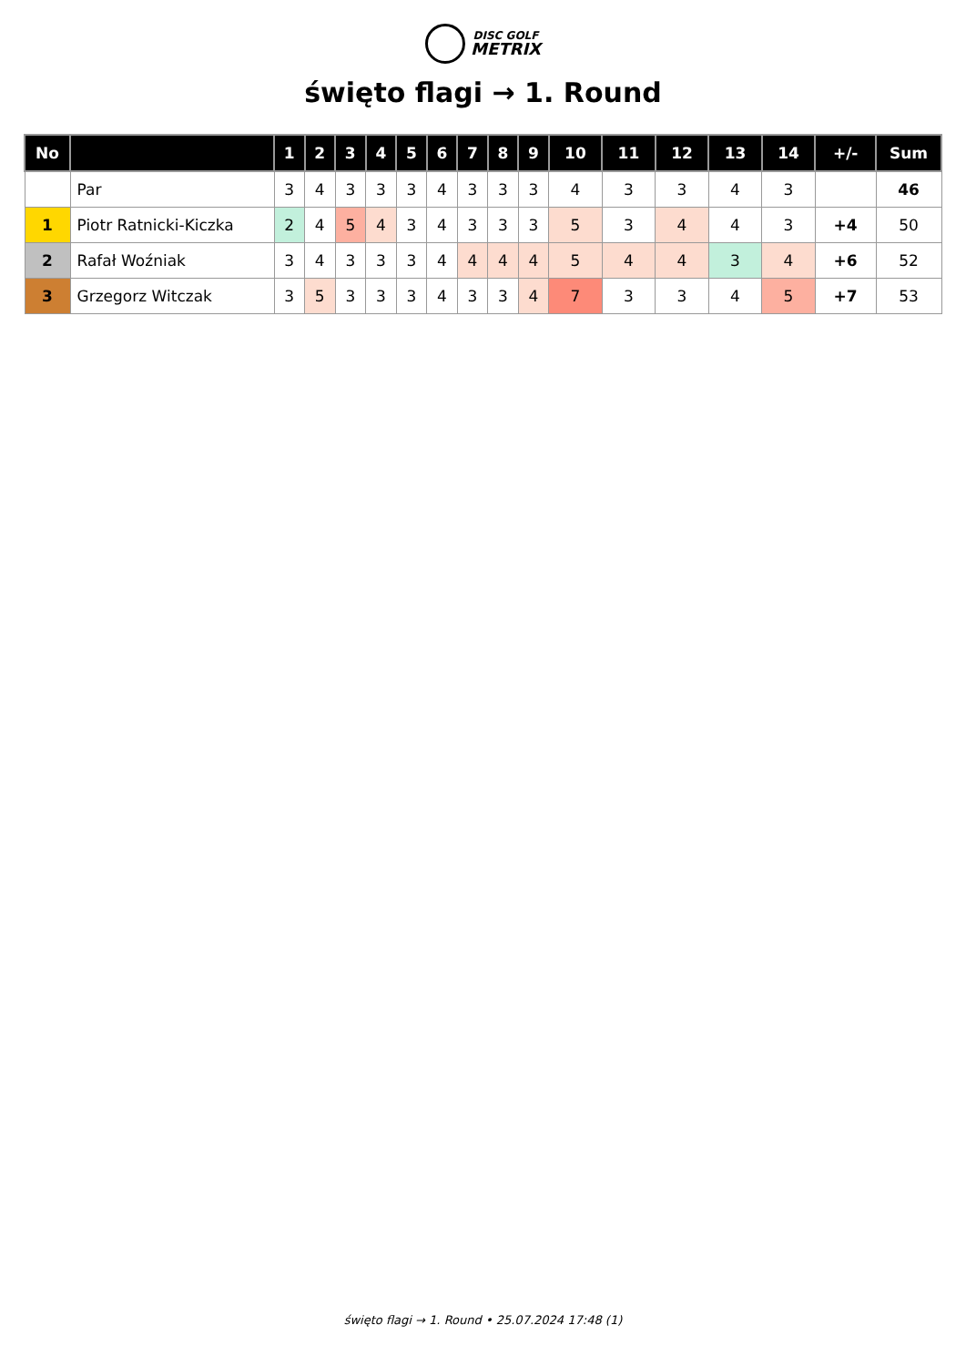DISC GOLF
METRIX
święto flagi → 1. Round
| No | | 1 | 2 | 3 | 4 | 5 | 6 | 7 | 8 | 9 | 10 | 11 | 12 | 13 | 14 | +/- | Sum |
| --- | --- | --- | --- | --- | --- | --- | --- | --- | --- | --- | --- | --- | --- | --- | --- | --- | --- |
| | Par | 3 | 4 | 3 | 3 | 3 | 4 | 3 | 3 | 3 | 4 | 3 | 3 | 4 | 3 | | 46 |
| 1 | Piotr Ratnicki-Kiczka | 2 | 4 | 5 | 4 | 3 | 4 | 3 | 3 | 3 | 5 | 3 | 4 | 4 | 3 | +4 | 50 |
| 2 | Rafał Woźniak | 3 | 4 | 3 | 3 | 3 | 4 | 4 | 4 | 4 | 5 | 4 | 4 | 3 | 4 | +6 | 52 |
| 3 | Grzegorz Witczak | 3 | 5 | 3 | 3 | 3 | 4 | 3 | 3 | 4 | 7 | 3 | 3 | 4 | 5 | +7 | 53 |
święto flagi → 1. Round • 25.07.2024 17:48 (1)